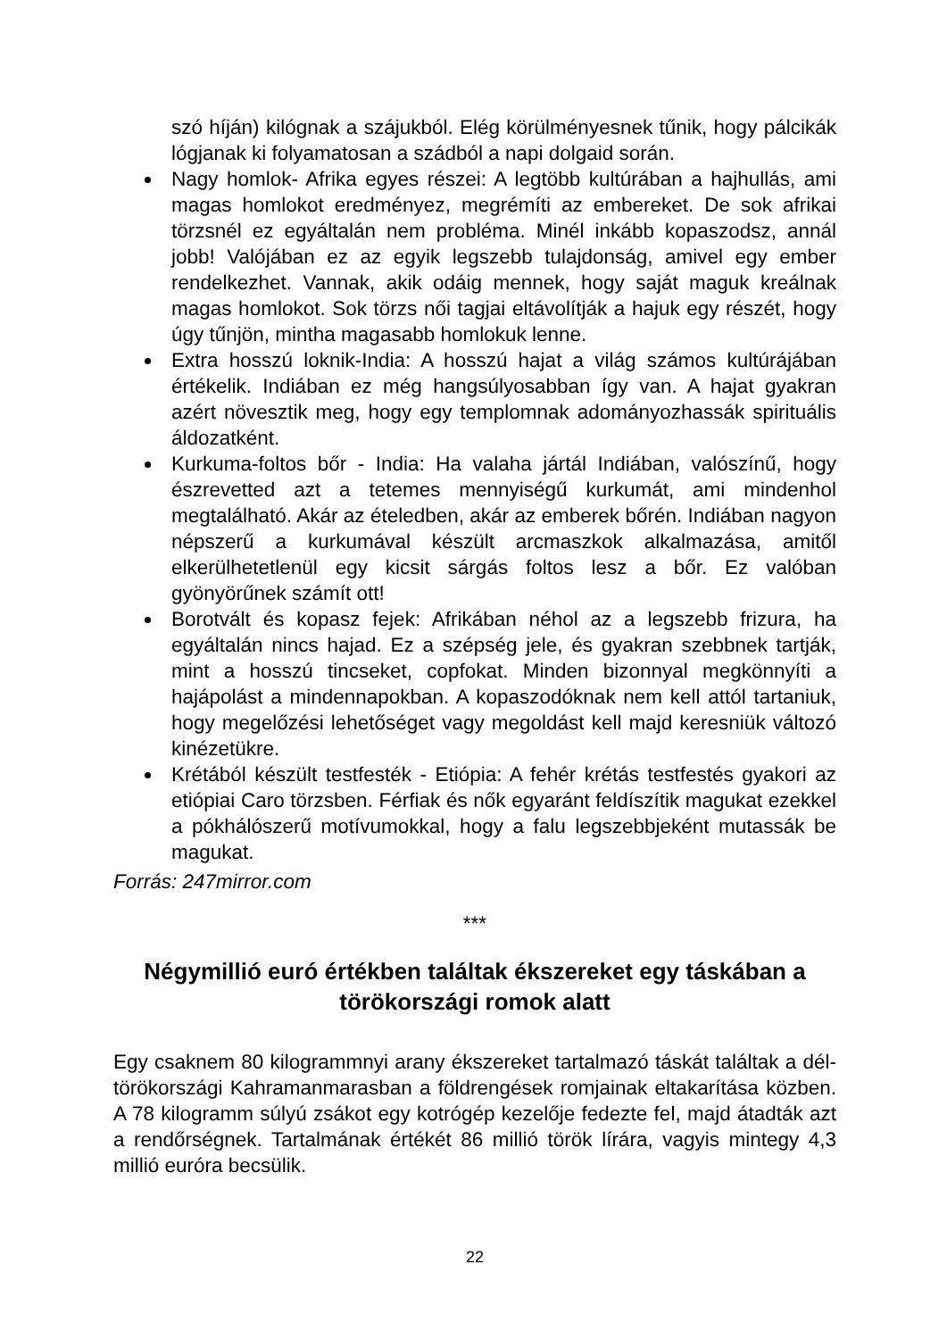szó híján) kilógnak a szájukból. Elég körülményesnek tűnik, hogy pálcikák lógjanak ki folyamatosan a szádból a napi dolgaid során.
Nagy homlok- Afrika egyes részei: A legtöbb kultúrában a hajhullás, ami magas homlokot eredményez, megrémíti az embereket. De sok afrikai törzsnél ez egyáltalán nem probléma. Minél inkább kopaszodsz, annál jobb! Valójában ez az egyik legszebb tulajdonság, amivel egy ember rendelkezhet. Vannak, akik odáig mennek, hogy saját maguk kreálnak magas homlokot. Sok törzs női tagjai eltávolítják a hajuk egy részét, hogy úgy tűnjön, mintha magasabb homlokuk lenne.
Extra hosszú loknik-India: A hosszú hajat a világ számos kultúrájában értékelik. Indiában ez még hangsúlyosabban így van. A hajat gyakran azért növesztik meg, hogy egy templomnak adományozhassák spirituális áldozatként.
Kurkuma-foltos bőr - India: Ha valaha jártál Indiában, valószínű, hogy észrevetted azt a tetemes mennyiségű kurkumát, ami mindenhol megtalálható. Akár az ételedben, akár az emberek bőrén. Indiában nagyon népszerű a kurkumával készült arcmaszkok alkalmazása, amitől elkerülhetetlenül egy kicsit sárgás foltos lesz a bőr. Ez valóban gyönyörűnek számít ott!
Borotvált és kopasz fejek: Afrikában néhol az a legszebb frizura, ha egyáltalán nincs hajad. Ez a szépség jele, és gyakran szebbnek tartják, mint a hosszú tincseket, copfokat. Minden bizonnyal megkönnyíti a hajápolást a mindennapokban. A kopaszodóknak nem kell attól tartaniuk, hogy megelőzési lehetőséget vagy megoldást kell majd keresniük változó kinézetükre.
Krétából készült testfesték - Etiópia: A fehér krétás testfestés gyakori az etiópiai Caro törzsben. Férfiak és nők egyaránt feldíszítik magukat ezekkel a pókhálószerű motívumokkal, hogy a falu legszebbjeként mutassák be magukat.
Forrás: 247mirror.com
***
Négymillió euró értékben találtak ékszereket egy táskában a törökországi romok alatt
Egy csaknem 80 kilogrammnyi arany ékszereket tartalmazó táskát találtak a dél-törökországi Kahramanmarasban a földrengések romjainak eltakarítása közben. A 78 kilogramm súlyú zsákot egy kotrógép kezelője fedezte fel, majd átadták azt a rendőrségnek. Tartalmának értékét 86 millió török lírára, vagyis mintegy 4,3 millió euróra becsülik.
22